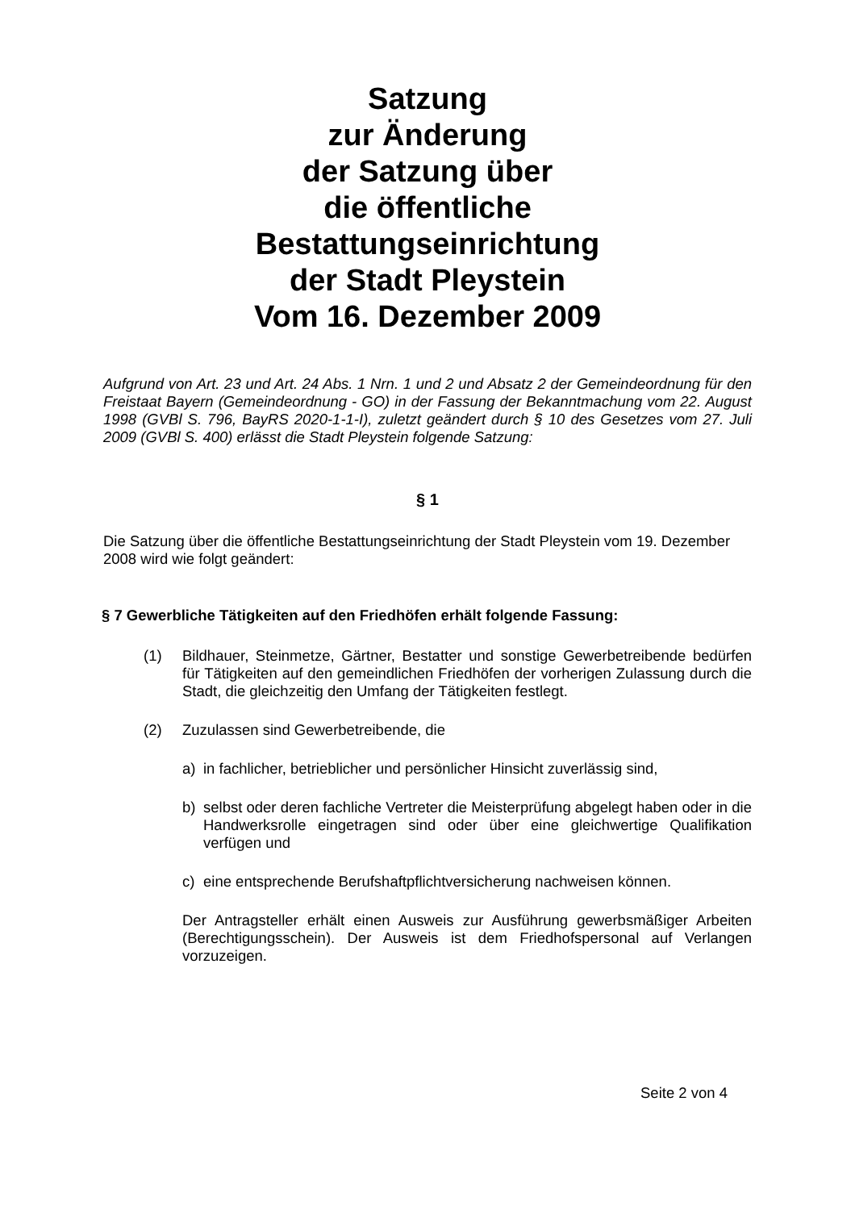Satzung
zur Änderung
der Satzung über
die öffentliche
Bestattungseinrichtung
der Stadt Pleystein
Vom 16. Dezember 2009
Aufgrund von Art. 23 und Art. 24 Abs. 1 Nrn. 1 und 2 und Absatz 2 der Gemeindeordnung für den Freistaat Bayern (Gemeindeordnung - GO) in der Fassung der Bekanntmachung vom 22. August 1998 (GVBl S. 796, BayRS 2020-1-1-I), zuletzt geändert durch § 10 des Gesetzes vom 27. Juli 2009 (GVBl S. 400) erlässt die Stadt Pleystein folgende Satzung:
§ 1
Die Satzung über die öffentliche Bestattungseinrichtung der Stadt Pleystein vom 19. Dezember 2008 wird wie folgt geändert:
§ 7 Gewerbliche Tätigkeiten auf den Friedhöfen erhält folgende Fassung:
(1) Bildhauer, Steinmetze, Gärtner, Bestatter und sonstige Gewerbetreibende bedürfen für Tätigkeiten auf den gemeindlichen Friedhöfen der vorherigen Zulassung durch die Stadt, die gleichzeitig den Umfang der Tätigkeiten festlegt.
(2) Zuzulassen sind Gewerbetreibende, die
a) in fachlicher, betrieblicher und persönlicher Hinsicht zuverlässig sind,
b) selbst oder deren fachliche Vertreter die Meisterprüfung abgelegt haben oder in die Handwerksrolle eingetragen sind oder über eine gleichwertige Qualifikation verfügen und
c) eine entsprechende Berufshaftpflichtversicherung nachweisen können.
Der Antragsteller erhält einen Ausweis zur Ausführung gewerbsmäßiger Arbeiten (Berechtigungsschein). Der Ausweis ist dem Friedhofspersonal auf Verlangen vorzuzeigen.
Seite 2 von 4